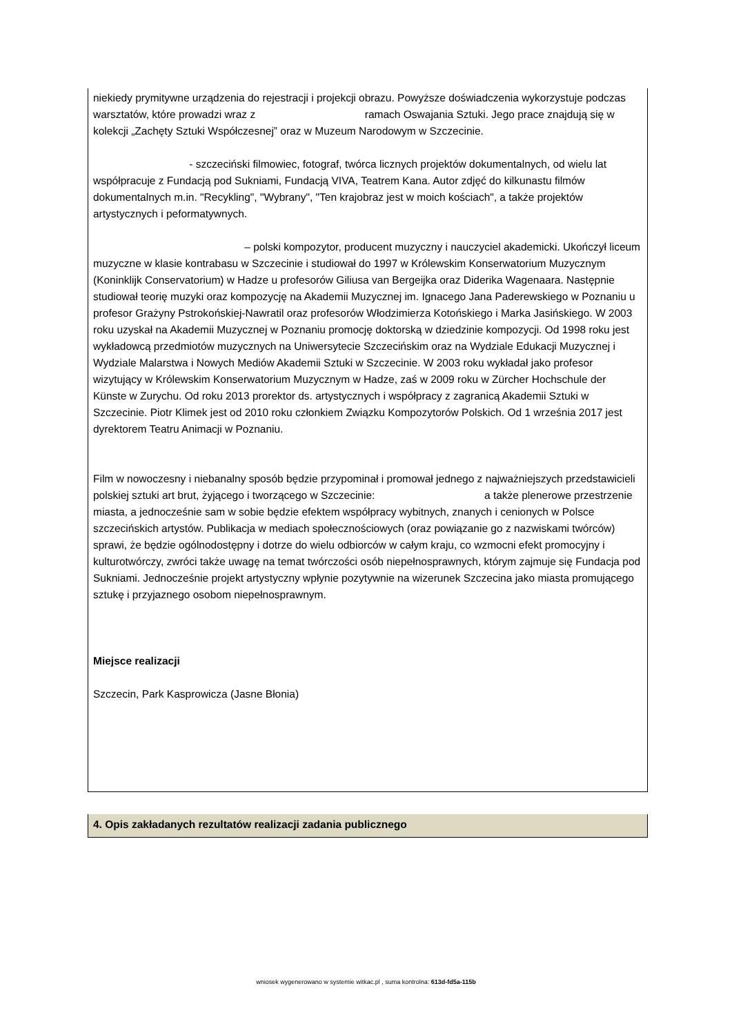niekiedy prymitywne urządzenia do rejestracji i projekcji obrazu. Powyższe doświadczenia wykorzystuje podczas warsztatów, które prowadzi wraz z ramach Oswajania Sztuki. Jego prace znajdują się w kolekcji „Zachęty Sztuki Współczesnej” oraz w Muzeum Narodowym w Szczecinie.
- szczeciński filmowiec, fotograf, twórca licznych projektów dokumentalnych, od wielu lat współpracuje z Fundacją pod Sukniami, Fundacją VIVA, Teatrem Kana. Autor zdjęć do kilkunastu filmów dokumentalnych m.in. "Recykling", "Wybrany", "Ten krajobraz jest w moich kościach", a także projektów artystycznych i peformatywnych.
– polski kompozytor, producent muzyczny i nauczyciel akademicki. Ukończył liceum muzyczne w klasie kontrabasu w Szczecinie i studiował do 1997 w Królewskim Konserwatorium Muzycznym (Koninklijk Conservatorium) w Hadze u profesorów Giliusa van Bergeijka oraz Diderika Wagenaara. Następnie studiował teorię muzyki oraz kompozycję na Akademii Muzycznej im. Ignacego Jana Paderewskiego w Poznaniu u profesor Grażyny Pstrokońskiej-Nawratil oraz profesorów Włodzimierza Kotońskiego i Marka Jasińskiego. W 2003 roku uzyskał na Akademii Muzycznej w Poznaniu promocję doktorską w dziedzinie kompozycji. Od 1998 roku jest wykładowcą przedmiotów muzycznych na Uniwersytecie Szczecińskim oraz na Wydziale Edukacji Muzycznej i Wydziale Malarstwa i Nowych Mediów Akademii Sztuki w Szczecinie. W 2003 roku wykładał jako profesor wizytujący w Królewskim Konserwatorium Muzycznym w Hadze, zaś w 2009 roku w Zürcher Hochschule der Künste w Zurychu. Od roku 2013 prorektor ds. artystycznych i współpracy z zagranicą Akademii Sztuki w Szczecinie. Piotr Klimek jest od 2010 roku członkiem Związku Kompozytorów Polskich. Od 1 września 2017 jest dyrektorem Teatru Animacji w Poznaniu.
Film w nowoczesny i niebanalny sposób będzie przypominał i promował jednego z najważniejszych przedstawicieli polskiej sztuki art brut, żyjącego i tworzącego w Szczecinie: a także plenerowe przestrzenie miasta, a jednocześnie sam w sobie będzie efektem współpracy wybitnych, znanych i cenionych w Polsce szczecińskich artystów. Publikacja w mediach społecznościowych (oraz powiązanie go z nazwiskami twórców) sprawi, że będzie ogólnodostępny i dotrze do wielu odbiorców w całym kraju, co wzmocni efekt promocyjny i kulturotwórczy, zwróci także uwagę na temat twórczości osób niepełnosprawnych, którym zajmuje się Fundacja pod Sukniami. Jednocześnie projekt artystyczny wpłynie pozytywnie na wizerunek Szczecina jako miasta promującego sztukę i przyjaznego osobom niepełnosprawnym.
Miejsce realizacji
Szczecin, Park Kasprowicza (Jasne Błonia)
4. Opis zakładanych rezultatów realizacji zadania publicznego
wniosek wygenerowano w systemie witkac.pl , suma kontrolna: 613d-fd5a-115b